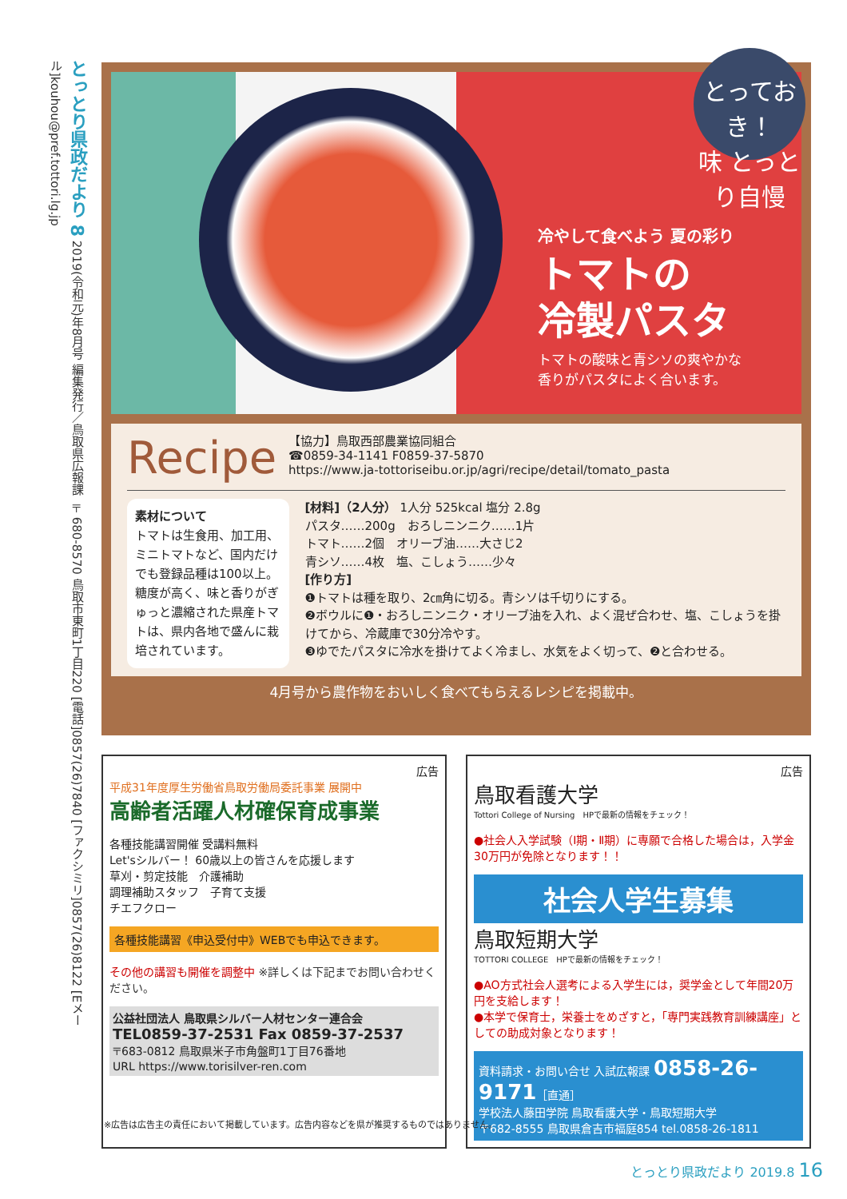とっとり県政だより 8 2019(令和元)年8月号 編集発行／鳥取県広報課 〒680-8570 鳥取市東町1丁目220 [電話]0857(26)7840 [ファクシミリ]0857(26)8122 [Eメール]kouhou@pref.tottori.lg.jp
とっておき！
味 とっとり自慢
冷やして食べよう 夏の彩り
トマトの
冷製パスタ
トマトの酸味と青シソの爽やかな
香りがパスタによく合います。
Recipe
【協力】鳥取西部農業協同組合
☎0859-34-1141 F0859-37-5870
https://www.ja-tottoriseibu.or.jp/agri/recipe/detail/tomato_pasta
素材について
トマトは生食用、加工用、ミニトマトなど、国内だけでも登録品種は100以上。糖度が高く、味と香りがぎゅっと濃縮された県産トマトは、県内各地で盛んに栽培されています。
[材料]（2人分） 1人分 525kcal 塩分 2.8g
パスタ……200g　おろしニンニク……1片
トマト……2個　オリーブ油……大さじ2
青シソ……4枚　塩、こしょう……少々
[作り方]
❶トマトは種を取り、2㎝角に切る。青シソは千切りにする。
❷ボウルに❶・おろしニンニク・オリーブ油を入れ、よく混ぜ合わせ、塩、こしょうを掛けてから、冷蔵庫で30分冷やす。
❸ゆでたパスタに冷水を掛けてよく冷まし、水気をよく切って、❷と合わせる。
4月号から農作物をおいしく食べてもらえるレシピを掲載中。
広告
平成31年度厚生労働省鳥取労働局委託事業 展開中
高齢者活躍人材確保育成事業
各種技能講習開催 受講料無料
Let'sシルバー！ 60歳以上の皆さんを応援します
草刈・剪定技能　介護補助
調理補助スタッフ　子育て支援
チエフクロー
各種技能講習《申込受付中》WEBでも申込できます。
その他の講習も開催を調整中 ※詳しくは下記までお問い合わせください。
公益社団法人 鳥取県シルバー人材センター連合会
TEL0859-37-2531 Fax 0859-37-2537
〒683-0812 鳥取県米子市角盤町1丁目76番地
URL https://www.torisilver-ren.com
広告
鳥取看護大学
Tottori College of Nursing　HPで最新の情報をチェック！
●社会人入学試験（Ⅰ期・Ⅱ期）に専願で合格した場合は，入学金30万円が免除となります！！
社会人学生募集
鳥取短期大学
TOTTORI COLLEGE　HPで最新の情報をチェック！
●AO方式社会人選考による入学生には，奨学金として年間20万円を支給します！
●本学で保育士，栄養士をめざすと，「専門実践教育訓練講座」としての助成対象となります！
資料請求・お問い合せ 入試広報課 0858-26-9171［直通］
学校法人藤田学院 鳥取看護大学・鳥取短期大学
〒682-8555 鳥取県倉吉市福庭854 tel.0858-26-1811
※広告は広告主の責任において掲載しています。広告内容などを県が推奨するものではありません。
とっとり県政だより 2019.8 16